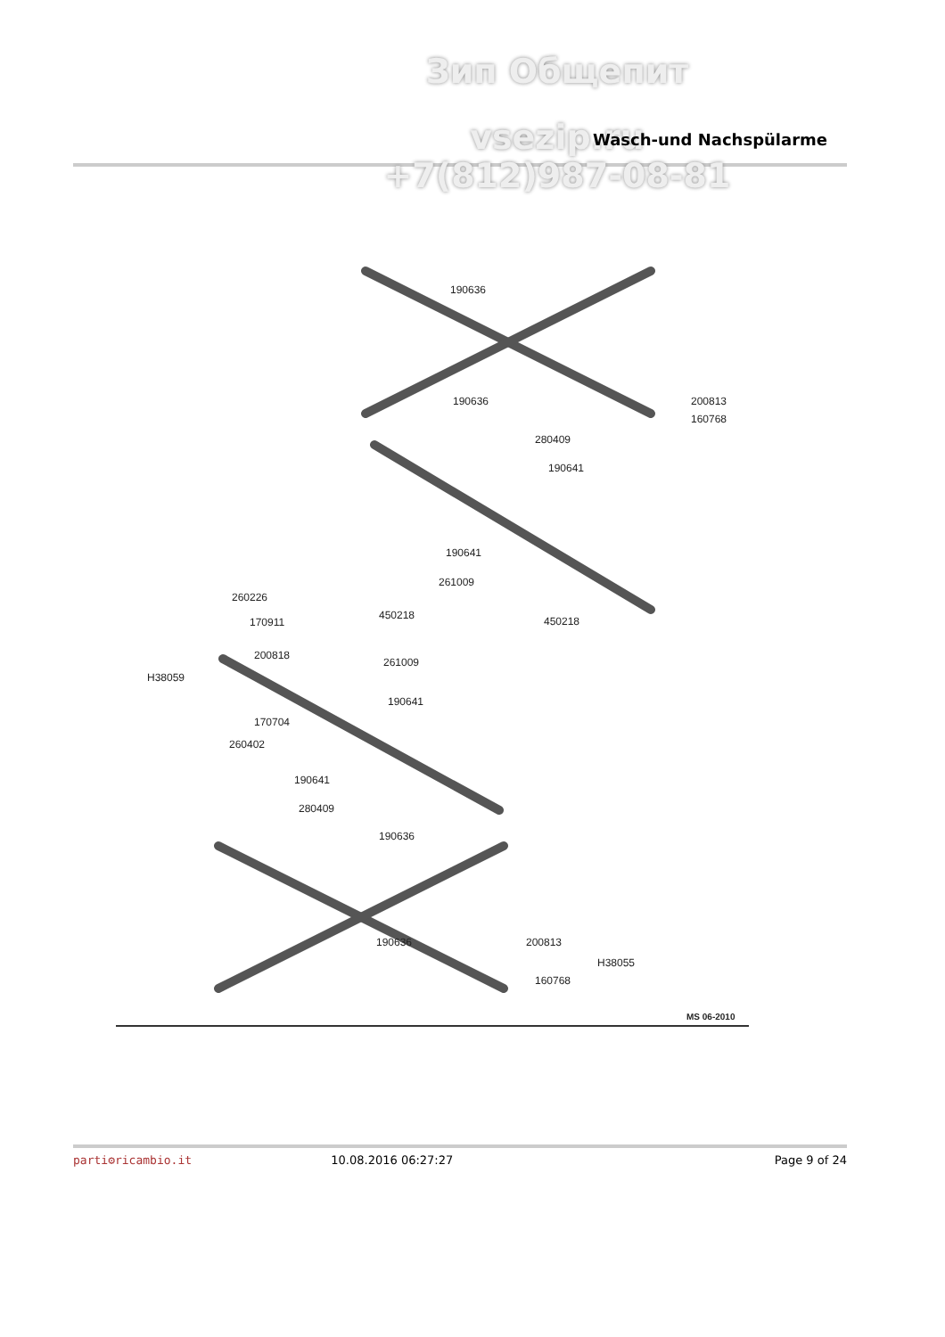Зип Общепит
vsezip.ru
Wasch-und Nachspülarme
+7(812)987-08-81
190636
190636
200813
160768
280409
190641
190641
261009
450218
260226
170911
200818
H38059
450218
261009
190641
170704
260402
190641
280409
190636
190636
200813
H38055
160768
MS 06-2010
parti⚙ricambio.it 10.08.2016 06:27:27 Page 9 of 24